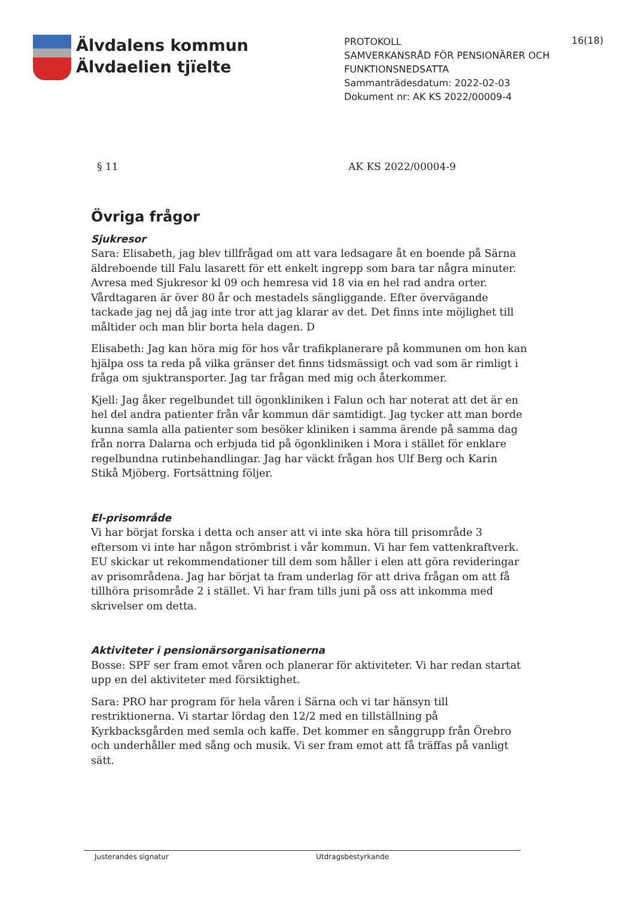Älvdalens kommun
Älvdaelien tjïelte
PROTOKOLL
SAMVERKANSRÅD FÖR PENSIONÄRER OCH FUNKTIONSNEDSATTA
Sammanträdesdatum: 2022-02-03
Dokument nr: AK KS 2022/00009-4
16(18)
§ 11 AK KS 2022/00004-9
Övriga frågor
Sjukresor
Sara: Elisabeth, jag blev tillfrågad om att vara ledsagare åt en boende på Särna äldreboende till Falu lasarett för ett enkelt ingrepp som bara tar några minuter. Avresa med Sjukresor kl 09 och hemresa vid 18 via en hel rad andra orter. Vårdtagaren är över 80 år och mestadels sängliggande. Efter övervägande tackade jag nej då jag inte tror att jag klarar av det. Det finns inte möjlighet till måltider och man blir borta hela dagen. D
Elisabeth: Jag kan höra mig för hos vår trafikplanerare på kommunen om hon kan hjälpa oss ta reda på vilka gränser det finns tidsmässigt och vad som är rimligt i fråga om sjuktransporter. Jag tar frågan med mig och återkommer.
Kjell: Jag åker regelbundet till ögonkliniken i Falun och har noterat att det är en hel del andra patienter från vår kommun där samtidigt. Jag tycker att man borde kunna samla alla patienter som besöker kliniken i samma ärende på samma dag från norra Dalarna och erbjuda tid på ögonkliniken i Mora i stället för enklare regelbundna rutinbehandlingar. Jag har väckt frågan hos Ulf Berg och Karin Stikå Mjöberg. Fortsättning följer.
El-prisområde
Vi har börjat forska i detta och anser att vi inte ska höra till prisområde 3 eftersom vi inte har någon strömbrist i vår kommun. Vi har fem vattenkraftverk. EU skickar ut rekommendationer till dem som håller i elen att göra revideringar av prisområdena. Jag har börjat ta fram underlag för att driva frågan om att få tillhöra prisområde 2 i stället. Vi har fram tills juni på oss att inkomma med skrivelser om detta.
Aktiviteter i pensionärsorganisationerna
Bosse: SPF ser fram emot våren och planerar för aktiviteter. Vi har redan startat upp en del aktiviteter med försiktighet.
Sara: PRO har program för hela våren i Särna och vi tar hänsyn till restriktionerna. Vi startar lördag den 12/2 med en tillställning på Kyrkbacksgården med semla och kaffe. Det kommer en sånggrupp från Örebro och underhåller med sång och musik. Vi ser fram emot att få träffas på vanligt sätt.
Justerandes signatur Utdragsbestyrkande